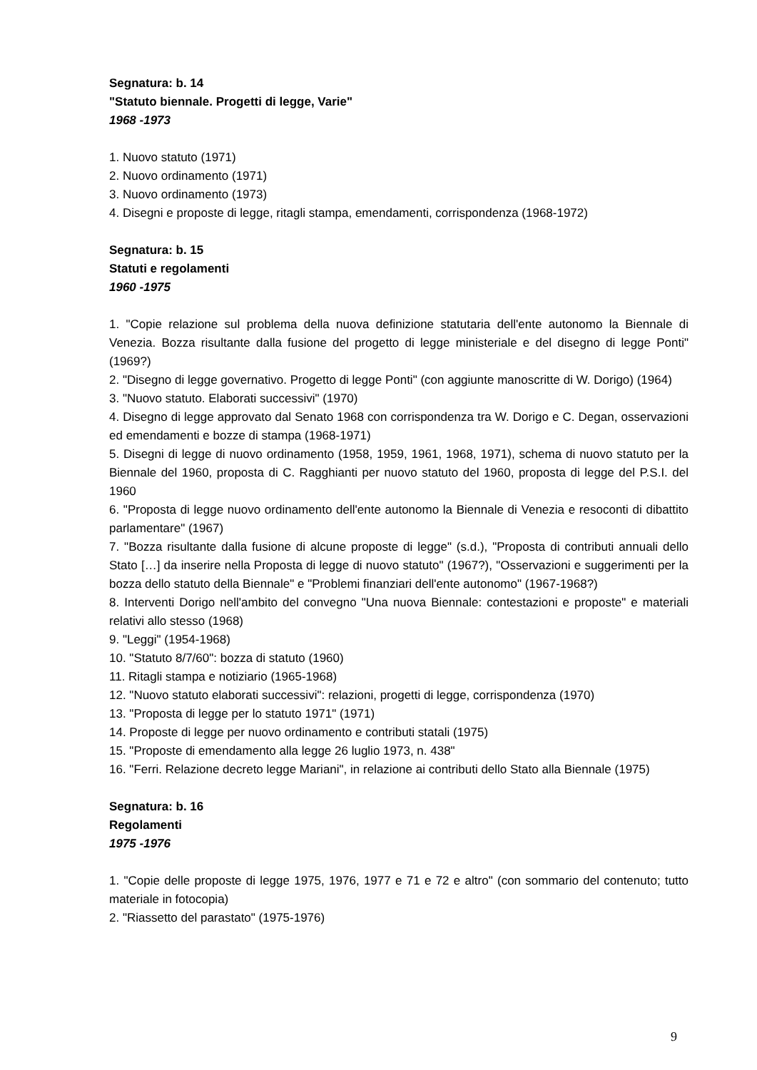Segnatura: b. 14
"Statuto biennale. Progetti di legge, Varie"
1968 -1973
1. Nuovo statuto (1971)
2. Nuovo ordinamento (1971)
3. Nuovo ordinamento (1973)
4. Disegni e proposte di legge, ritagli stampa, emendamenti, corrispondenza (1968-1972)
Segnatura: b. 15
Statuti e regolamenti
1960 -1975
1. "Copie relazione sul problema della nuova definizione statutaria dell'ente autonomo la Biennale di Venezia. Bozza risultante dalla fusione del progetto di legge ministeriale e del disegno di legge Ponti" (1969?)
2. "Disegno di legge governativo. Progetto di legge Ponti" (con aggiunte manoscritte di W. Dorigo) (1964)
3. "Nuovo statuto. Elaborati successivi" (1970)
4. Disegno di legge approvato dal Senato 1968 con corrispondenza tra W. Dorigo e C. Degan, osservazioni ed emendamenti e bozze di stampa (1968-1971)
5. Disegni di legge di nuovo ordinamento (1958, 1959, 1961, 1968, 1971), schema di nuovo statuto per la Biennale del 1960, proposta di C. Ragghianti per nuovo statuto del 1960, proposta di legge del P.S.I. del 1960
6. "Proposta di legge nuovo ordinamento dell'ente autonomo la Biennale di Venezia e resoconti di dibattito parlamentare" (1967)
7. "Bozza risultante dalla fusione di alcune proposte di legge" (s.d.), "Proposta di contributi annuali dello Stato […] da inserire nella Proposta di legge di nuovo statuto" (1967?), "Osservazioni e suggerimenti per la bozza dello statuto della Biennale" e "Problemi finanziari dell'ente autonomo" (1967-1968?)
8. Interventi Dorigo nell'ambito del convegno "Una nuova Biennale: contestazioni e proposte" e materiali relativi allo stesso (1968)
9. "Leggi" (1954-1968)
10. "Statuto 8/7/60": bozza di statuto (1960)
11. Ritagli stampa e notiziario (1965-1968)
12. "Nuovo statuto elaborati successivi": relazioni, progetti di legge, corrispondenza (1970)
13. "Proposta di legge per lo statuto 1971" (1971)
14. Proposte di legge per nuovo ordinamento e contributi statali (1975)
15. "Proposte di emendamento alla legge 26 luglio 1973, n. 438"
16. "Ferri. Relazione decreto legge Mariani", in relazione ai contributi dello Stato alla Biennale (1975)
Segnatura: b. 16
Regolamenti
1975 -1976
1. "Copie delle proposte di legge 1975, 1976, 1977 e 71 e 72 e altro" (con sommario del contenuto; tutto materiale in fotocopia)
2. "Riassetto del parastato" (1975-1976)
9